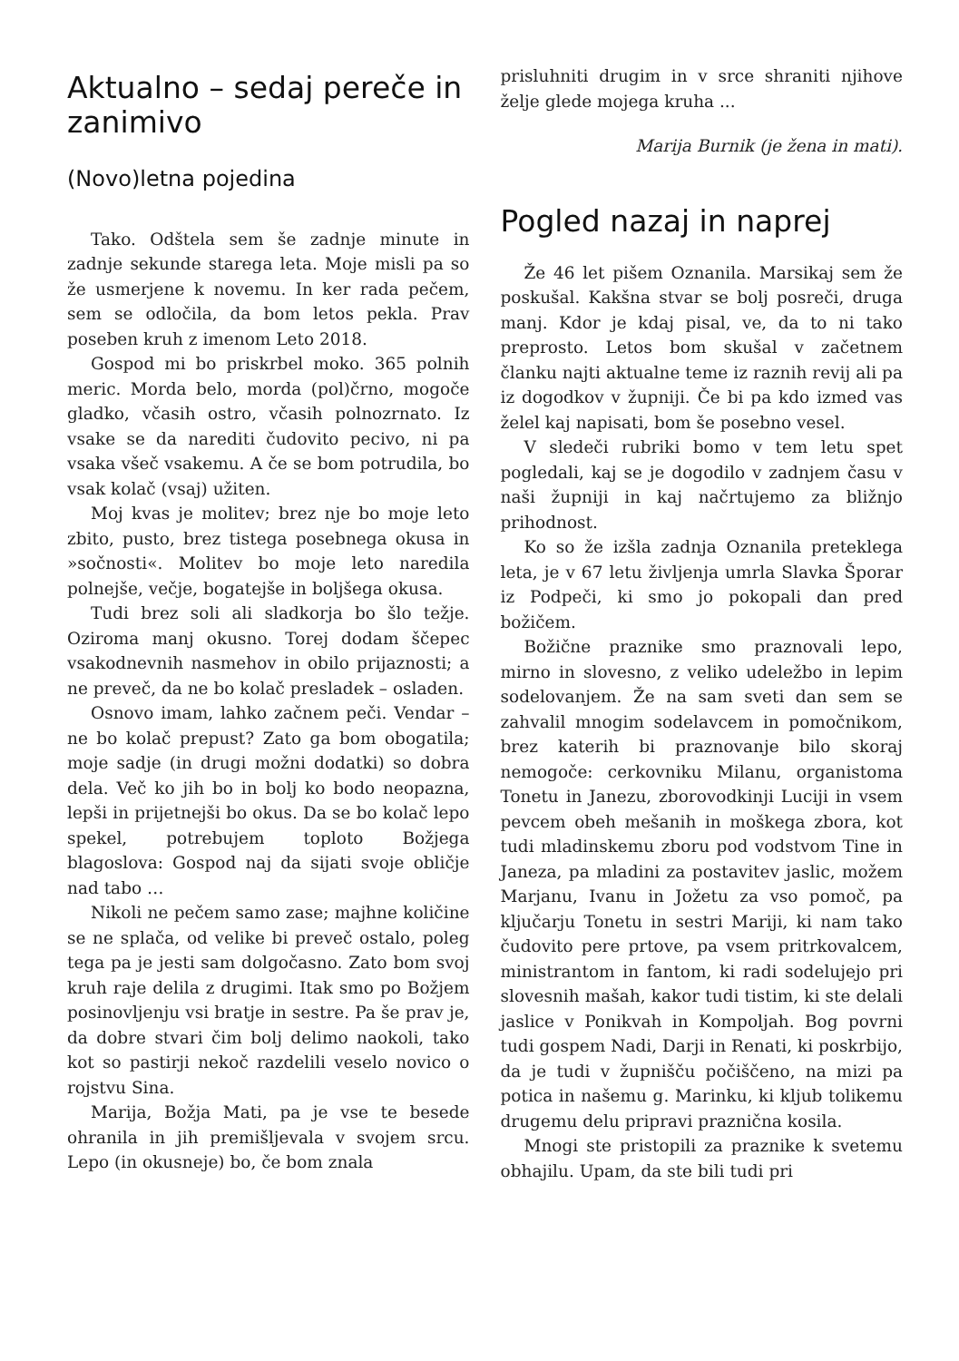Aktualno – sedaj pereče in zanimivo
(Novo)letna pojedina
Tako. Odštela sem še zadnje minute in zadnje sekunde starega leta. Moje misli pa so že usmerjene k novemu. In ker rada pečem, sem se odločila, da bom letos pekla. Prav poseben kruh z imenom Leto 2018.
Gospod mi bo priskrbel moko. 365 polnih meric. Morda belo, morda (pol)črno, mogoče gladko, včasih ostro, včasih polnozrnato. Iz vsake se da narediti čudovito pecivo, ni pa vsaka všeč vsakemu. A če se bom potrudila, bo vsak kolač (vsaj) užiten.
Moj kvas je molitev; brez nje bo moje leto zbito, pusto, brez tistega posebnega okusa in »sočnosti«. Molitev bo moje leto naredila polnejše, večje, bogatejše in boljšega okusa.
Tudi brez soli ali sladkorja bo šlo težje. Oziroma manj okusno. Torej dodam ščepec vsakodnevnih nasmehov in obilo prijaznosti; a ne preveč, da ne bo kolač presladek – osladen.
Osnovo imam, lahko začnem peči. Vendar – ne bo kolač prepust? Zato ga bom obogatila; moje sadje (in drugi možni dodatki) so dobra dela. Več ko jih bo in bolj ko bodo neopazna, lepši in prijetnejši bo okus. Da se bo kolač lepo spekel, potrebujem toploto Božjega blagoslova: Gospod naj da sijati svoje obličje nad tabo …
Nikoli ne pečem samo zase; majhne količine se ne splača, od velike bi preveč ostalo, poleg tega pa je jesti sam dolgočasno. Zato bom svoj kruh raje delila z drugimi. Itak smo po Božjem posinovljenju vsi bratje in sestre. Pa še prav je, da dobre stvari čim bolj delimo naokoli, tako kot so pastirji nekoč razdelili veselo novico o rojstvu Sina.
Marija, Božja Mati, pa je vse te besede ohranila in jih premišljevala v svojem srcu. Lepo (in okusneje) bo, če bom znala
prisluhniti drugim in v srce shraniti njihove želje glede mojega kruha ...
Marija Burnik (je žena in mati).
Pogled nazaj in naprej
Že 46 let pišem Oznanila. Marsikaj sem že poskušal. Kakšna stvar se bolj posreči, druga manj. Kdor je kdaj pisal, ve, da to ni tako preprosto. Letos bom skušal v začetnem članku najti aktualne teme iz raznih revij ali pa iz dogodkov v župniji. Če bi pa kdo izmed vas želel kaj napisati, bom še posebno vesel.
V sledeči rubriki bomo v tem letu spet pogledali, kaj se je dogodilo v zadnjem času v naši župniji in kaj načrtujemo za bližnjo prihodnost.
Ko so že izšla zadnja Oznanila preteklega leta, je v 67 letu življenja umrla Slavka Šporar iz Podpeči, ki smo jo pokopali dan pred božičem.
Božične praznike smo praznovali lepo, mirno in slovesno, z veliko udeležbo in lepim sodelovanjem. Že na sam sveti dan sem se zahvalil mnogim sodelavcem in pomočnikom, brez katerih bi praznovanje bilo skoraj nemogoče: cerkovniku Milanu, organistoma Tonetu in Janezu, zborovodkinji Luciji in vsem pevcem obeh mešanih in moškega zbora, kot tudi mladinskemu zboru pod vodstvom Tine in Janeza, pa mladini za postavitev jaslic, možem Marjanu, Ivanu in Jožetu za vso pomoč, pa ključarju Tonetu in sestri Mariji, ki nam tako čudovito pere prtove, pa vsem pritrkovalcem, ministrantom in fantom, ki radi sodelujejo pri slovesnih mašah, kakor tudi tistim, ki ste delali jaslice v Ponikvah in Kompoljah. Bog povrni tudi gospem Nadi, Darji in Renati, ki poskrbijo, da je tudi v župnišču počiščeno, na mizi pa potica in našemu g. Marinku, ki kljub tolikemu drugemu delu pripravi praznična kosila.
Mnogi ste pristopili za praznike k svetemu obhajilu. Upam, da ste bili tudi pri